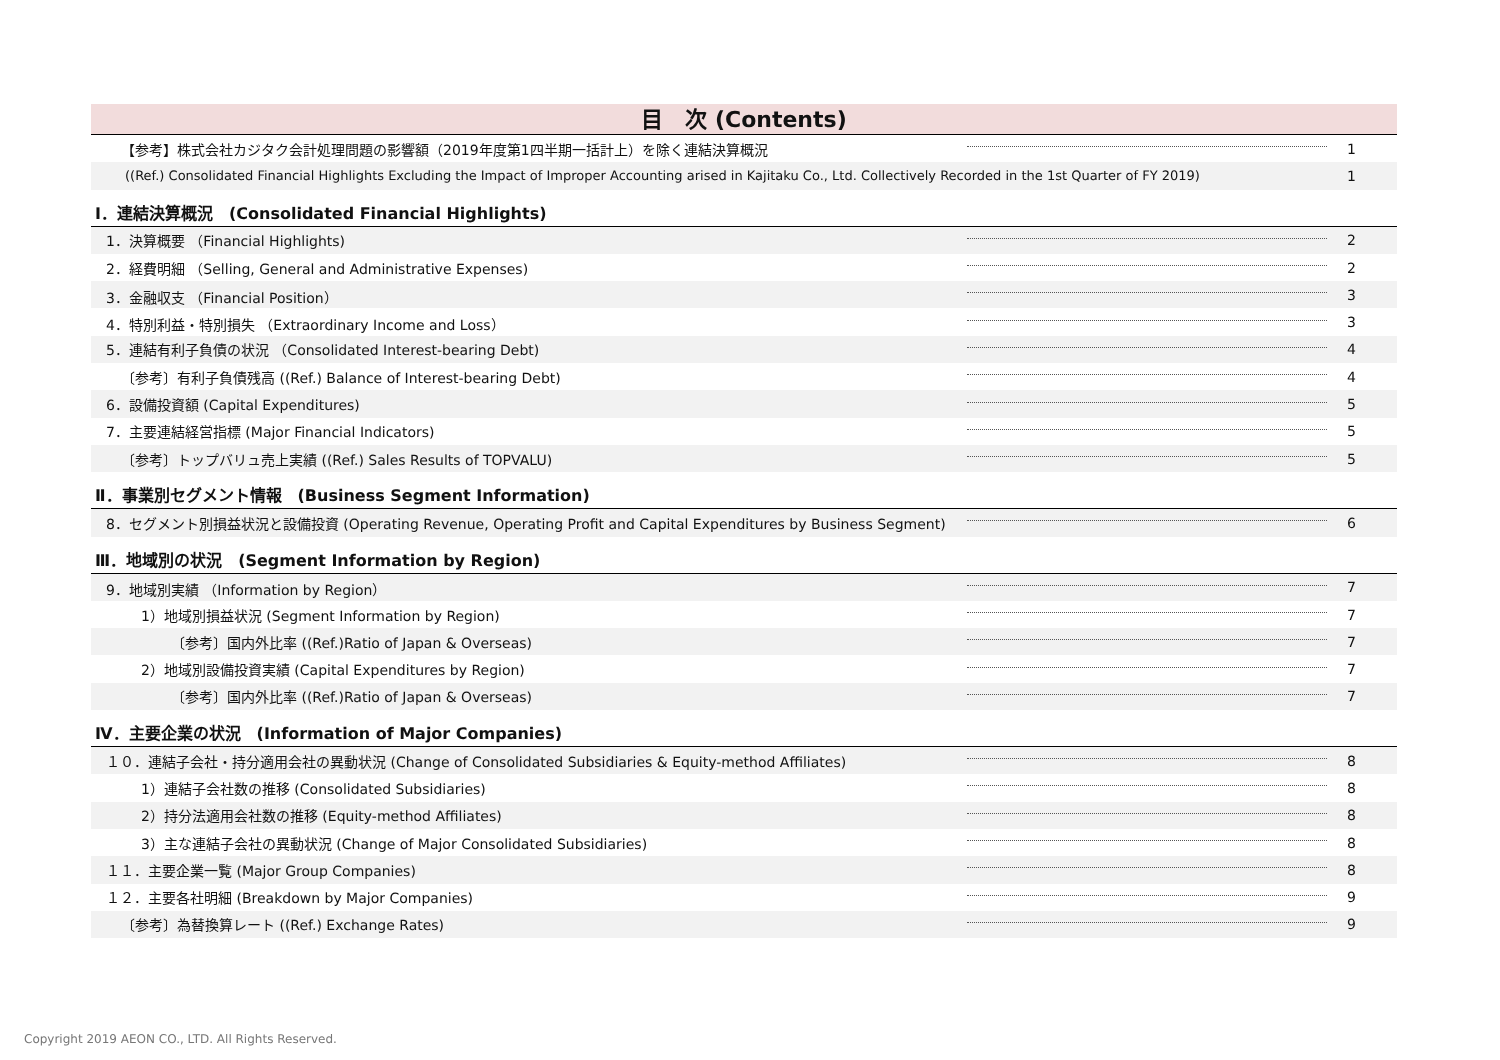目　次 (Contents)
| 【参考】株式会社カジタク会計処理問題の影響額（2019年度第1四半期一括計上）を除く連結決算概況 | | 1 |
| ((Ref.) Consolidated Financial Highlights Excluding the Impact of Improper Accounting arised in Kajitaku Co., Ltd. Collectively Recorded in the 1st Quarter of FY 2019) | | 1 |
| Ⅰ．連結決算概況 (Consolidated Financial Highlights) | | |
| 1．決算概要 （Financial Highlights) | | 2 |
| 2．経費明細 （Selling, General and Administrative Expenses) | | 2 |
| 3．金融収支 （Financial Position） | | 3 |
| 4．特別利益・特別損失 （Extraordinary Income and Loss） | | 3 |
| 5．連結有利子負債の状況 （Consolidated Interest-bearing Debt) | | 4 |
| 〔参考〕有利子負債残高 ((Ref.) Balance of Interest-bearing Debt) | | 4 |
| 6．設備投資額 (Capital Expenditures) | | 5 |
| 7．主要連結経営指標 (Major Financial Indicators) | | 5 |
| 〔参考〕トップバリュ売上実績 ((Ref.) Sales Results of TOPVALU) | | 5 |
| Ⅱ．事業別セグメント情報 (Business Segment Information) | | |
| 8．セグメント別損益状況と設備投資 (Operating Revenue, Operating Profit and Capital Expenditures by Business Segment) | | 6 |
| Ⅲ．地域別の状況 (Segment Information by Region) | | |
| 9．地域別実績 （Information by Region） | | 7 |
| 1）地域別損益状況 (Segment Information by Region) | | 7 |
| 〔参考〕国内外比率 ((Ref.)Ratio of Japan & Overseas) | | 7 |
| 2）地域別設備投資実績 (Capital Expenditures by Region) | | 7 |
| 〔参考〕国内外比率 ((Ref.)Ratio of Japan & Overseas) | | 7 |
| Ⅳ．主要企業の状況 (Information of Major Companies) | | |
| １０．連結子会社・持分適用会社の異動状況 (Change of Consolidated Subsidiaries & Equity-method Affiliates) | | 8 |
| 1）連結子会社数の推移 (Consolidated Subsidiaries) | | 8 |
| 2）持分法適用会社数の推移 (Equity-method Affiliates) | | 8 |
| 3）主な連結子会社の異動状況 (Change of Major Consolidated Subsidiaries) | | 8 |
| １１．主要企業一覧 (Major Group Companies) | | 8 |
| １２．主要各社明細 (Breakdown by Major Companies) | | 9 |
| 〔参考〕為替換算レート ((Ref.) Exchange Rates) | | 9 |
Copyright 2019 AEON CO., LTD. All Rights Reserved.